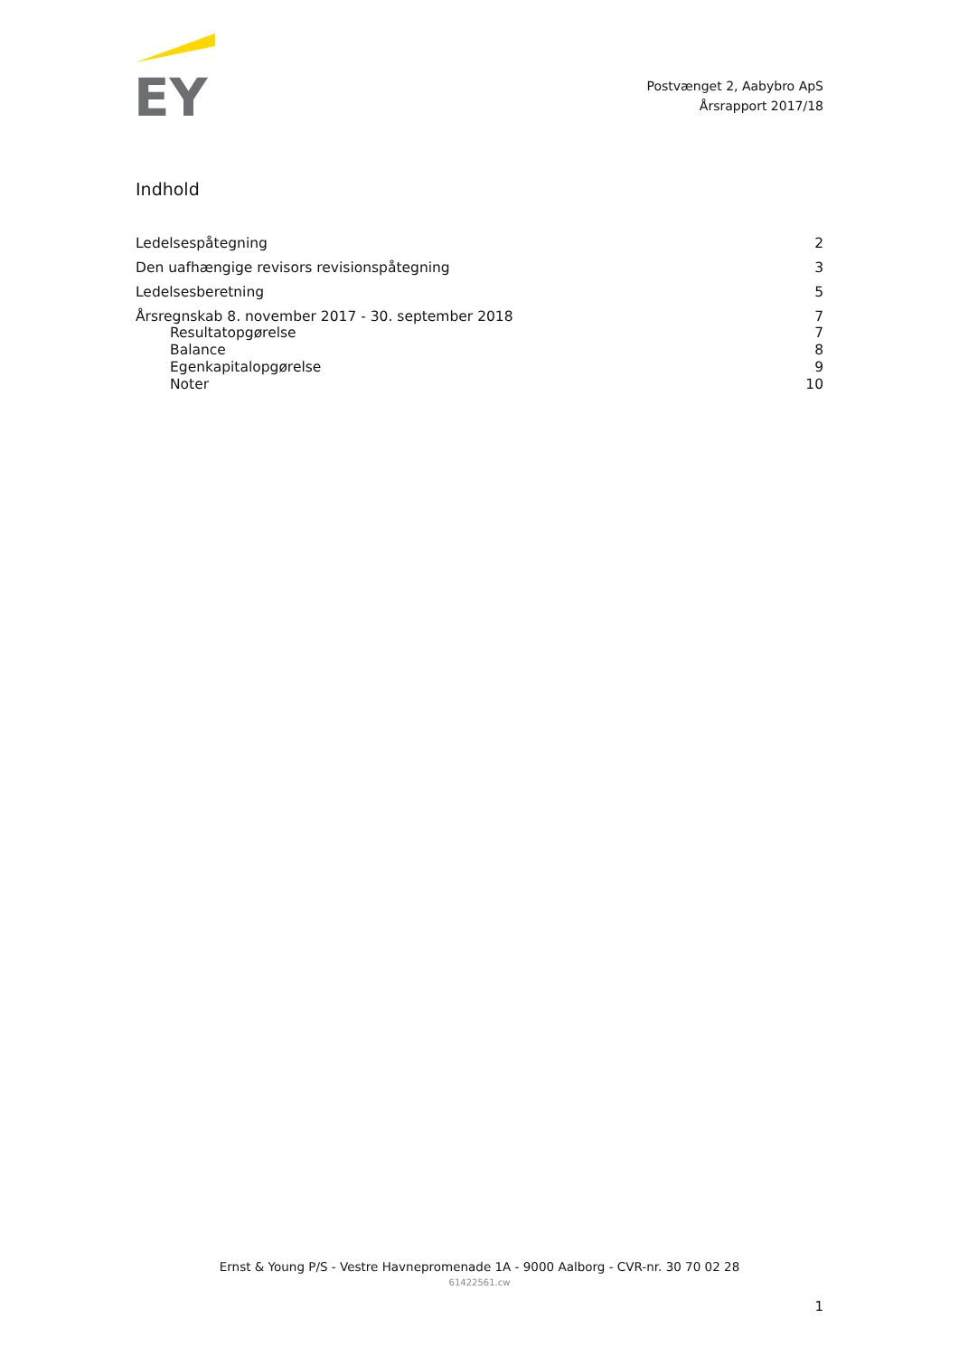EY
Postvænget 2, Aabybro ApS
Årsrapport 2017/18
Indhold
Ledelsespåtegning 2
Den uafhængige revisors revisionspåtegning 3
Ledelsesberetning 5
Årsregnskab 8. november 2017 - 30. september 2018 7
Resultatopgørelse 7
Balance 8
Egenkapitalopgørelse 9
Noter 10
Ernst & Young P/S - Vestre Havnepromenade 1A - 9000 Aalborg - CVR-nr. 30 70 02 28
61422561.cw
1